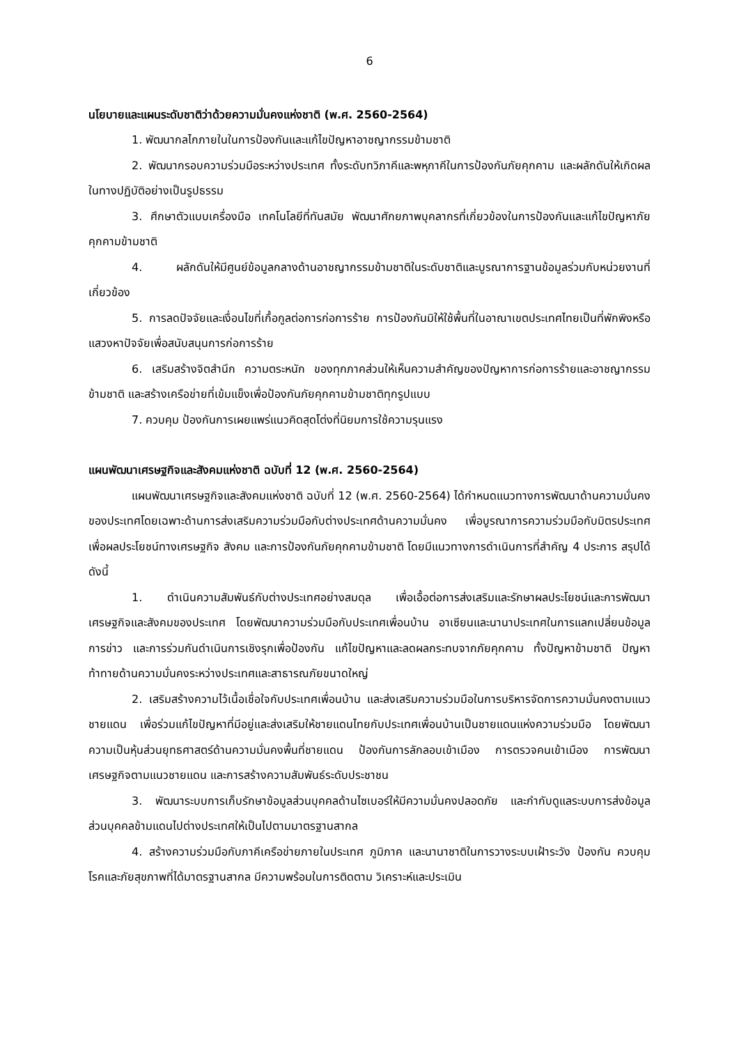6
นโยบายและแผนระดับชาติว่าด้วยความมั่นคงแห่งชาติ (พ.ศ. 2560-2564)
1. พัฒนากลไกภายในในการป้องกันและแก้ไขปัญหาอาชญากรรมข้ามชาติ
2. พัฒนากรอบความร่วมมือระหว่างประเทศ ทั้งระดับทวิภาคีและพหุภาคีในการป้องกันภัยคุกคาม และผลักดันให้เกิดผลในทางปฏิบัติอย่างเป็นรูปธรรม
3. ศึกษาตัวแบบเครื่องมือ เทคโนโลยีที่ทันสมัย พัฒนาศักยภาพบุคลากรที่เกี่ยวข้องในการป้องกันและแก้ไขปัญหาภัยคุกคามข้ามชาติ
4. ผลักดันให้มีศูนย์ข้อมูลกลางด้านอาชญากรรมข้ามชาติในระดับชาติและบูรณาการฐานข้อมูลร่วมกับหน่วยงานที่เกี่ยวข้อง
5. การลดปัจจัยและเงื่อนไขที่เกื้อกูลต่อการก่อการร้าย การป้องกันมิให้ใช้พื้นที่ในอาณาเขตประเทศไทยเป็นที่พักพิงหรือแสวงหาปัจจัยเพื่อสนับสนุนการก่อการร้าย
6. เสริมสร้างจิตสำนึก ความตระหนัก ของทุกภาคส่วนให้เห็นความสำคัญของปัญหาการก่อการร้ายและอาชญากรรมข้ามชาติ และสร้างเครือข่ายที่เข้มแข็งเพื่อป้องกันภัยคุกคามข้ามชาติทุกรูปแบบ
7. ควบคุม ป้องกันการเผยแพร่แนวคิดสุดโต่งที่นิยมการใช้ความรุนแรง
แผนพัฒนาเศรษฐกิจและสังคมแห่งชาติ ฉบับที่ 12 (พ.ศ. 2560-2564)
แผนพัฒนาเศรษฐกิจและสังคมแห่งชาติ ฉบับที่ 12 (พ.ศ. 2560-2564) ได้กำหนดแนวทางการพัฒนาด้านความมั่นคงของประเทศโดยเฉพาะด้านการส่งเสริมความร่วมมือกับต่างประเทศด้านความมั่นคง เพื่อบูรณาการความร่วมมือกับมิตรประเทศเพื่อผลประโยชน์ทางเศรษฐกิจ สังคม และการป้องกันภัยคุกคามข้ามชาติ โดยมีแนวทางการดำเนินการที่สำคัญ 4 ประการ สรุปได้ ดังนี้
1. ดำเนินความสัมพันธ์กับต่างประเทศอย่างสมดุล เพื่อเอื้อต่อการส่งเสริมและรักษาผลประโยชน์และการพัฒนาเศรษฐกิจและสังคมของประเทศ โดยพัฒนาความร่วมมือกับประเทศเพื่อนบ้าน อาเซียนและนานาประเทศในการแลกเปลี่ยนข้อมูลการข่าว และการร่วมกันดำเนินการเชิงรุกเพื่อป้องกัน แก้ไขปัญหาและลดผลกระทบจากภัยคุกคาม ทั้งปัญหาข้ามชาติ ปัญหาท้าทายด้านความมั่นคงระหว่างประเทศและสาธารณภัยขนาดใหญ่
2. เสริมสร้างความไว้เนื้อเชื่อใจกับประเทศเพื่อนบ้าน และส่งเสริมความร่วมมือในการบริหารจัดการความมั่นคงตามแนวชายแดน เพื่อร่วมแก้ไขปัญหาที่มีอยู่และส่งเสริมให้ชายแดนไทยกับประเทศเพื่อนบ้านเป็นชายแดนแห่งความร่วมมือ โดยพัฒนาความเป็นหุ้นส่วนยุทธศาสตร์ด้านความมั่นคงพื้นที่ชายแดน ป้องกันการลักลอบเข้าเมือง การตรวจคนเข้าเมือง การพัฒนาเศรษฐกิจตามแนวชายแดน และการสร้างความสัมพันธ์ระดับประชาชน
3. พัฒนาระบบการเก็บรักษาข้อมูลส่วนบุคคลด้านไซเบอร์ให้มีความมั่นคงปลอดภัย และกำกับดูแลระบบการส่งข้อมูลส่วนบุคคลข้ามแดนไปต่างประเทศให้เป็นไปตามมาตรฐานสากล
4. สร้างความร่วมมือกับภาคีเครือข่ายภายในประเทศ ภูมิภาค และนานาชาติในการวางระบบเฝ้าระวัง ป้องกัน ควบคุมโรคและภัยสุขภาพที่ได้มาตรฐานสากล มีความพร้อมในการติดตาม วิเคราะห์และประเมิน